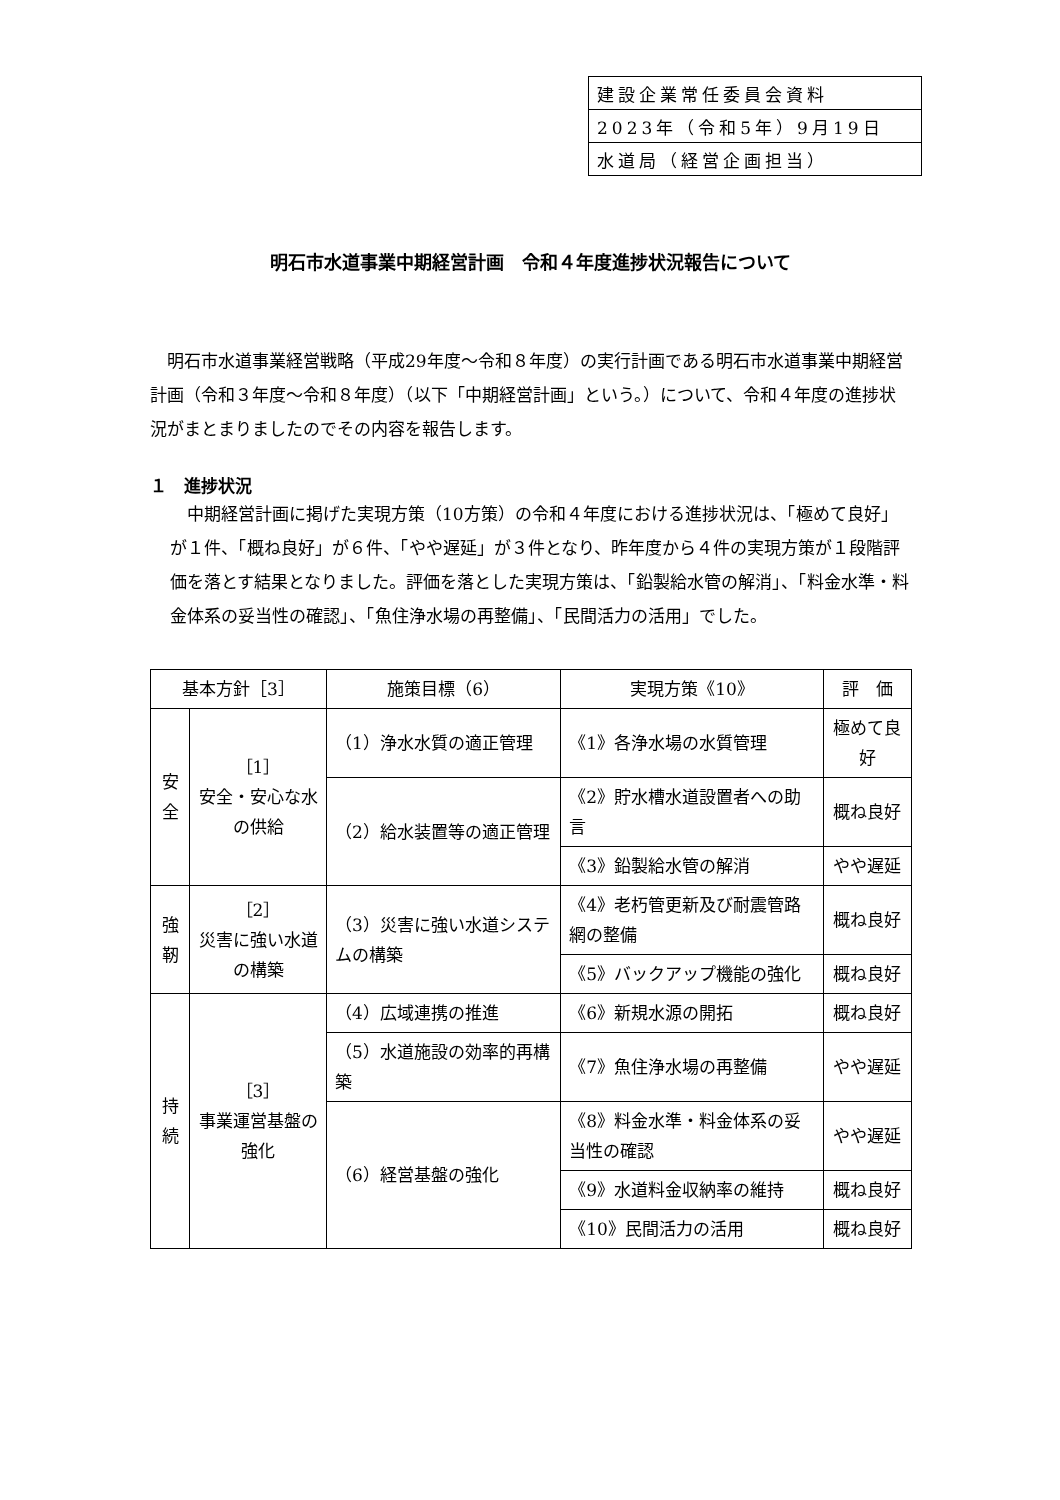| 建設企業常任委員会資料 |
| 2023年（令和5年）9月19日 |
| 水道局（経営企画担当） |
明石市水道事業中期経営計画　令和４年度進捗状況報告について
明石市水道事業経営戦略（平成29年度～令和８年度）の実行計画である明石市水道事業中期経営計画（令和３年度～令和８年度）（以下「中期経営計画」という。）について、令和４年度の進捗状況がまとまりましたのでその内容を報告します。
１　進捗状況
中期経営計画に掲げた実現方策（10方策）の令和４年度における進捗状況は、「極めて良好」が１件、「概ね良好」が６件、「やや遅延」が３件となり、昨年度から４件の実現方策が１段階評価を落とす結果となりました。評価を落とした実現方策は、「鉛製給水管の解消」、「料金水準・料金体系の妥当性の確認」、「魚住浄水場の再整備」、「民間活力の活用」でした。
| 基本方針［3］ | | 施策目標（6） | 実現方策《10》 | 評 価 |
| --- | --- | --- | --- | --- |
| 安全 | ［1］ 安全・安心な水の供給 | （1）浄水水質の適正管理 | 《1》各浄水場の水質管理 | 極めて良好 |
| | | （2）給水装置等の適正管理 | 《2》貯水槽水道設置者への助言 | 概ね良好 |
| | | | 《3》鉛製給水管の解消 | やや遅延 |
| 強靭 | ［2］ 災害に強い水道の構築 | （3）災害に強い水道システムの構築 | 《4》老朽管更新及び耐震管路網の整備 | 概ね良好 |
| | | | 《5》バックアップ機能の強化 | 概ね良好 |
| 持続 | ［3］ 事業運営基盤の強化 | （4）広域連携の推進 | 《6》新規水源の開拓 | 概ね良好 |
| | | （5）水道施設の効率的再構築 | 《7》魚住浄水場の再整備 | やや遅延 |
| | | （6）経営基盤の強化 | 《8》料金水準・料金体系の妥当性の確認 | やや遅延 |
| | | | 《9》水道料金収納率の維持 | 概ね良好 |
| | | | 《10》民間活力の活用 | 概ね良好 |